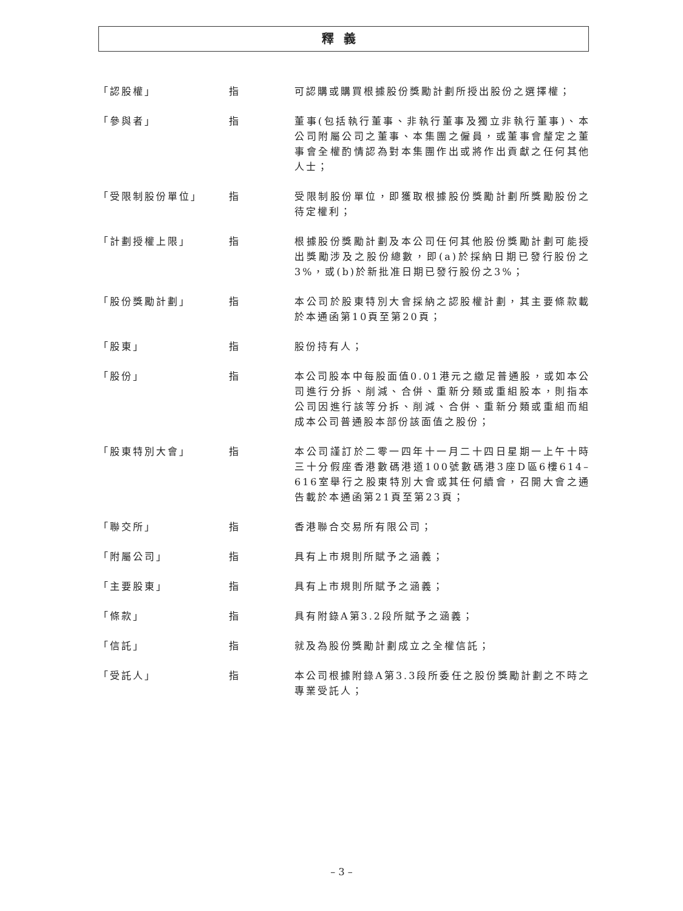釋義
「認股權」 指 可認購或購買根據股份獎勵計劃所授出股份之選擇權；
「參與者」 指 董事(包括執行董事、非執行董事及獨立非執行董事)、本公司附屬公司之董事、本集團之僱員，或董事會釐定之董事會全權酌情認為對本集團作出或將作出貢獻之任何其他人士；
「受限制股份單位」 指 受限制股份單位，即獲取根據股份獎勵計劃所獎勵股份之待定權利；
「計劃授權上限」 指 根據股份獎勵計劃及本公司任何其他股份獎勵計劃可能授出獎勵涉及之股份總數，即(a)於採納日期已發行股份之3%，或(b)於新批准日期已發行股份之3%；
「股份獎勵計劃」 指 本公司於股東特別大會採納之認股權計劃，其主要條款載於本通函第10頁至第20頁；
「股東」 指 股份持有人；
「股份」 指 本公司股本中每股面值0.01港元之繳足普通股，或如本公司進行分拆、削減、合併、重新分類或重組股本，則指本公司因進行該等分拆、削減、合併、重新分類或重組而組成本公司普通股本部份該面值之股份；
「股東特別大會」 指 本公司謹訂於二零一四年十一月二十四日星期一上午十時三十分假座香港數碼港道100號數碼港3座D區6樓614–616室舉行之股東特別大會或其任何續會，召開大會之通告載於本通函第21頁至第23頁；
「聯交所」 指 香港聯合交易所有限公司；
「附屬公司」 指 具有上市規則所賦予之涵義；
「主要股東」 指 具有上市規則所賦予之涵義；
「條款」 指 具有附錄A第3.2段所賦予之涵義；
「信託」 指 就及為股份獎勵計劃成立之全權信託；
「受託人」 指 本公司根據附錄A第3.3段所委任之股份獎勵計劃之不時之專業受託人；
– 3 –